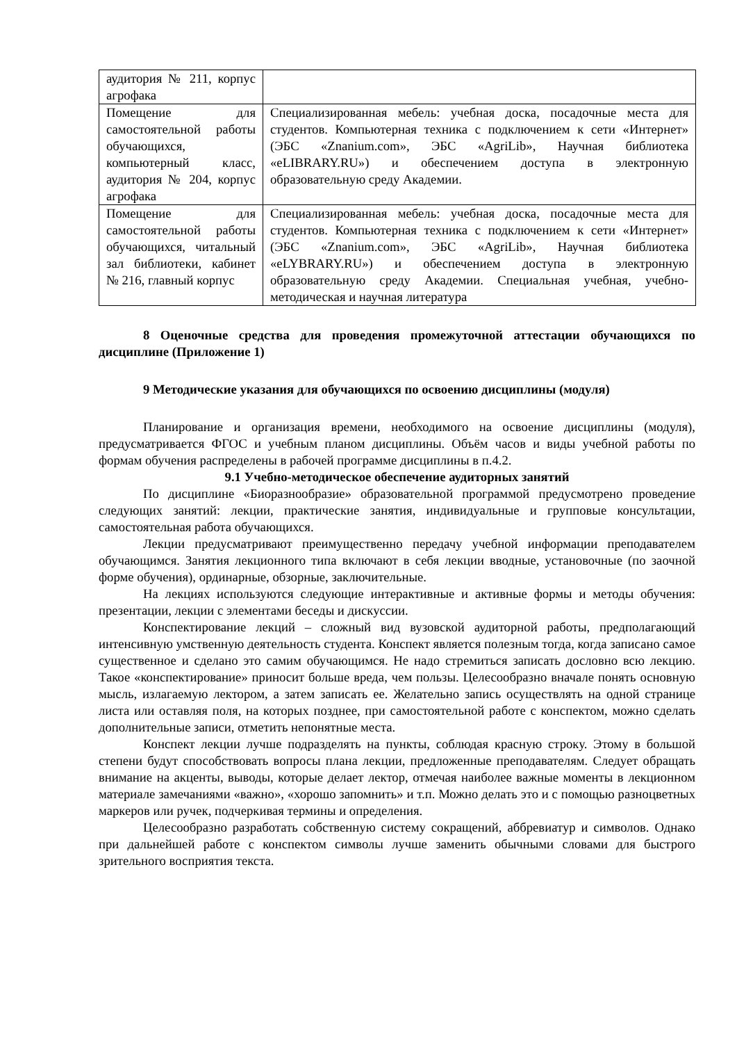| аудитория № 211, корпус агрофака | |
| Помещение для самостоятельной работы обучающихся, компьютерный класс, аудитория № 204, корпус агрофака | Специализированная мебель: учебная доска, посадочные места для студентов. Компьютерная техника с подключением к сети «Интернет» (ЭБС «Znanium.com», ЭБС «AgriLib», Научная библиотека «eLIBRARY.RU») и обеспечением доступа в электронную образовательную среду Академии. |
| Помещение для самостоятельной работы обучающихся, читальный зал библиотеки, кабинет № 216, главный корпус | Специализированная мебель: учебная доска, посадочные места для студентов. Компьютерная техника с подключением к сети «Интернет» (ЭБС «Znanium.com», ЭБС «AgriLib», Научная библиотека «eLYBRARY.RU») и обеспечением доступа в электронную образовательную среду Академии. Специальная учебная, учебно-методическая и научная литература |
8 Оценочные средства для проведения промежуточной аттестации обучающихся по дисциплине (Приложение 1)
9 Методические указания для обучающихся по освоению дисциплины (модуля)
Планирование и организация времени, необходимого на освоение дисциплины (модуля), предусматривается ФГОС и учебным планом дисциплины. Объём часов и виды учебной работы по формам обучения распределены в рабочей программе дисциплины в п.4.2.
9.1 Учебно-методическое обеспечение аудиторных занятий
По дисциплине «Биоразнообразие» образовательной программой предусмотрено проведение следующих занятий: лекции, практические занятия, индивидуальные и групповые консультации, самостоятельная работа обучающихся.
Лекции предусматривают преимущественно передачу учебной информации преподавателем обучающимся. Занятия лекционного типа включают в себя лекции вводные, установочные (по заочной форме обучения), ординарные, обзорные, заключительные.
На лекциях используются следующие интерактивные и активные формы и методы обучения: презентации, лекции с элементами беседы и дискуссии.
Конспектирование лекций – сложный вид вузовской аудиторной работы, предполагающий интенсивную умственную деятельность студента. Конспект является полезным тогда, когда записано самое существенное и сделано это самим обучающимся. Не надо стремиться записать дословно всю лекцию. Такое «конспектирование» приносит больше вреда, чем пользы. Целесообразно вначале понять основную мысль, излагаемую лектором, а затем записать ее. Желательно запись осуществлять на одной странице листа или оставляя поля, на которых позднее, при самостоятельной работе с конспектом, можно сделать дополнительные записи, отметить непонятные места.
Конспект лекции лучше подразделять на пункты, соблюдая красную строку. Этому в большой степени будут способствовать вопросы плана лекции, предложенные преподавателям. Следует обращать внимание на акценты, выводы, которые делает лектор, отмечая наиболее важные моменты в лекционном материале замечаниями «важно», «хорошо запомнить» и т.п. Можно делать это и с помощью разноцветных маркеров или ручек, подчеркивая термины и определения.
Целесообразно разработать собственную систему сокращений, аббревиатур и символов. Однако при дальнейшей работе с конспектом символы лучше заменить обычными словами для быстрого зрительного восприятия текста.